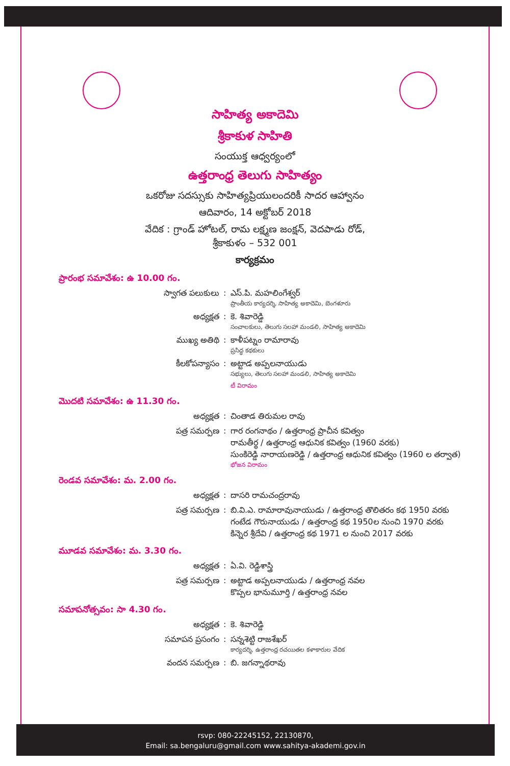సాహిత్య అకాదెమి
శ్రీకాకుళ సాహితి
సంయుక్త ఆధ్వర్యంలో
ఉత్తరాంధ్ర తెలుగు సాహిత్యం
ఒకరోజు సదస్సుకు సాహిత్యప్రియులందరికీ సాదర ఆహ్వానం
ఆదివారం, 14 అక్టోబర్ 2018
వేదిక : గ్రాండ్ హోటల్, రామ లక్ష్మణ జంక్షన్, వెదపాడు రోడ్,
శ్రీకాకుళం – 532 001
కార్యక్రమం
ప్రారంభ సమావేశం: ఉ 10.00 గం.
స్వాగత పలుకులు : ఎస్.పి. మహలింగేశ్వర్
ప్రాంతీయ కార్యదర్శి, సాహిత్య అకాదెమి, బెంగళూరు
అధ్యక్షత : కె. శివారెడ్డి
సంచాలకులు, తెలుగు సలహా మండలి, సాహిత్య అకాదెమి
ముఖ్య అతిథి : కాళీపట్నం రామారావు
ప్రసిద్ధ కథకులు
కీలకోపన్యాసం : అట్టాడ అప్పలనాయుడు
సభ్యులు, తెలుగు సలహా మండలి, సాహిత్య అకాదెమి
టీ విరామం
మొదటి సమావేశం: ఉ 11.30 గం.
అధ్యక్షత : చింతాడ తిరుమల రావు
పత్ర సమర్పణ : గార రంగనాథం / ఉత్తరాంధ్ర ప్రాచీన కవిత్వం
రామతీర్థ / ఉత్తరాంధ్ర ఆధునిక కవిత్వం (1960 వరకు)
సుంకిరెడ్డి నారాయణరెడ్డి / ఉత్తరాంధ్ర ఆధునిక కవిత్వం (1960 ల తర్వాత)
భోజన విరామం
రెండవ సమావేశం: మ. 2.00 గం.
అధ్యక్షత : దాసరి రామచంద్రరావు
పత్ర సమర్పణ : బి.వి.ఎ. రామారావునాయుడు / ఉత్తరాంధ్ర తొలితరం కథ 1950 వరకు
గంటేడ గౌరునాయుడు / ఉత్తరాంధ్ర కథ 1950ల నుంచి 1970 వరకు
కిన్నెర శ్రీదేవి / ఉత్తరాంధ్ర కథ 1971 ల నుంచి 2017 వరకు
మూడవ సమావేశం: మ. 3.30 గం.
అధ్యక్షత : ఏ.వి. రెడ్డిశాస్త్రి
పత్ర సమర్పణ : అట్టాడ అప్పలనాయుడు / ఉత్తరాంధ్ర నవల
కొప్పల భానుమూర్తి / ఉత్తరాంధ్ర నవల
సమాపనోత్సవం: సా 4.30 గం.
అధ్యక్షత : కె. శివారెడ్డి
సమాపన ప్రసంగం : సన్నశెట్టి రాజశేఖర్
కార్యదర్శి, ఉత్తరాంధ్ర రచయితల కళాకారుల వేదిక
వందన సమర్పణ : బి. జగన్నాథరావు
rsvp: 080-22245152, 22130870,
Email: sa.bengaluru@gmail.com www.sahitya-akademi.gov.in